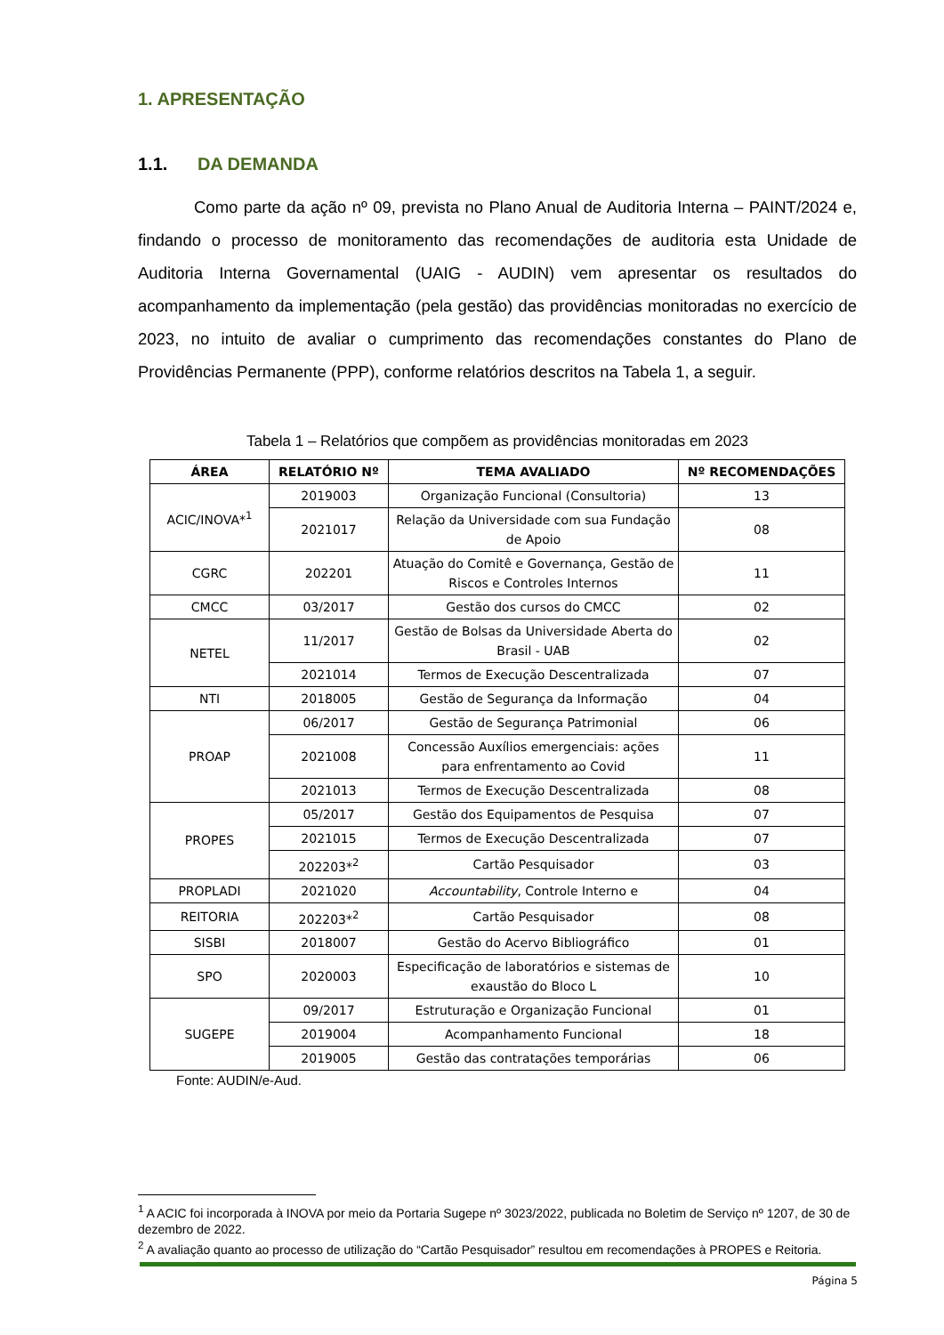1. APRESENTAÇÃO
1.1. DA DEMANDA
Como parte da ação nº 09, prevista no Plano Anual de Auditoria Interna – PAINT/2024 e, findando o processo de monitoramento das recomendações de auditoria esta Unidade de Auditoria Interna Governamental (UAIG - AUDIN) vem apresentar os resultados do acompanhamento da implementação (pela gestão) das providências monitoradas no exercício de 2023, no intuito de avaliar o cumprimento das recomendações constantes do Plano de Providências Permanente (PPP), conforme relatórios descritos na Tabela 1, a seguir.
Tabela 1 – Relatórios que compõem as providências monitoradas em 2023
| ÁREA | RELATÓRIO Nº | TEMA AVALIADO | Nº RECOMENDAÇÕES |
| --- | --- | --- | --- |
| ACIC/INOVA*<sup>1</sup> | 2019003 | Organização Funcional (Consultoria) | 13 |
| | 2021017 | Relação da Universidade com sua Fundação de Apoio | 08 |
| CGRC | 202201 | Atuação do Comitê e Governança, Gestão de Riscos e Controles Internos | 11 |
| CMCC | 03/2017 | Gestão dos cursos do CMCC | 02 |
| NETEL | 11/2017 | Gestão de Bolsas da Universidade Aberta do Brasil - UAB | 02 |
| | 2021014 | Termos de Execução Descentralizada | 07 |
| NTI | 2018005 | Gestão de Segurança da Informação | 04 |
| PROAP | 06/2017 | Gestão de Segurança Patrimonial | 06 |
| | 2021008 | Concessão Auxílios emergenciais: ações para enfrentamento ao Covid | 11 |
| | 2021013 | Termos de Execução Descentralizada | 08 |
| PROPES | 05/2017 | Gestão dos Equipamentos de Pesquisa | 07 |
| | 2021015 | Termos de Execução Descentralizada | 07 |
| | 202203*<sup>2</sup> | Cartão Pesquisador | 03 |
| PROPLADI | 2021020 | Accountability , Controle Interno e | 04 |
| REITORIA | 202203*<sup>2</sup> | Cartão Pesquisador | 08 |
| SISBI | 2018007 | Gestão do Acervo Bibliográfico | 01 |
| SPO | 2020003 | Especificação de laboratórios e sistemas de exaustão do Bloco L | 10 |
| SUGEPE | 09/2017 | Estruturação e Organização Funcional | 01 |
| | 2019004 | Acompanhamento Funcional | 18 |
| | 2019005 | Gestão das contratações temporárias | 06 |
Fonte: AUDIN/e-Aud.
<sup>1</sup> A ACIC foi incorporada à INOVA por meio da Portaria Sugepe nº 3023/2022, publicada no Boletim de Serviço nº 1207, de 30 de dezembro de 2022.
<sup>2</sup> A avaliação quanto ao processo de utilização do “Cartão Pesquisador” resultou em recomendações à PROPES e Reitoria.
Página 5